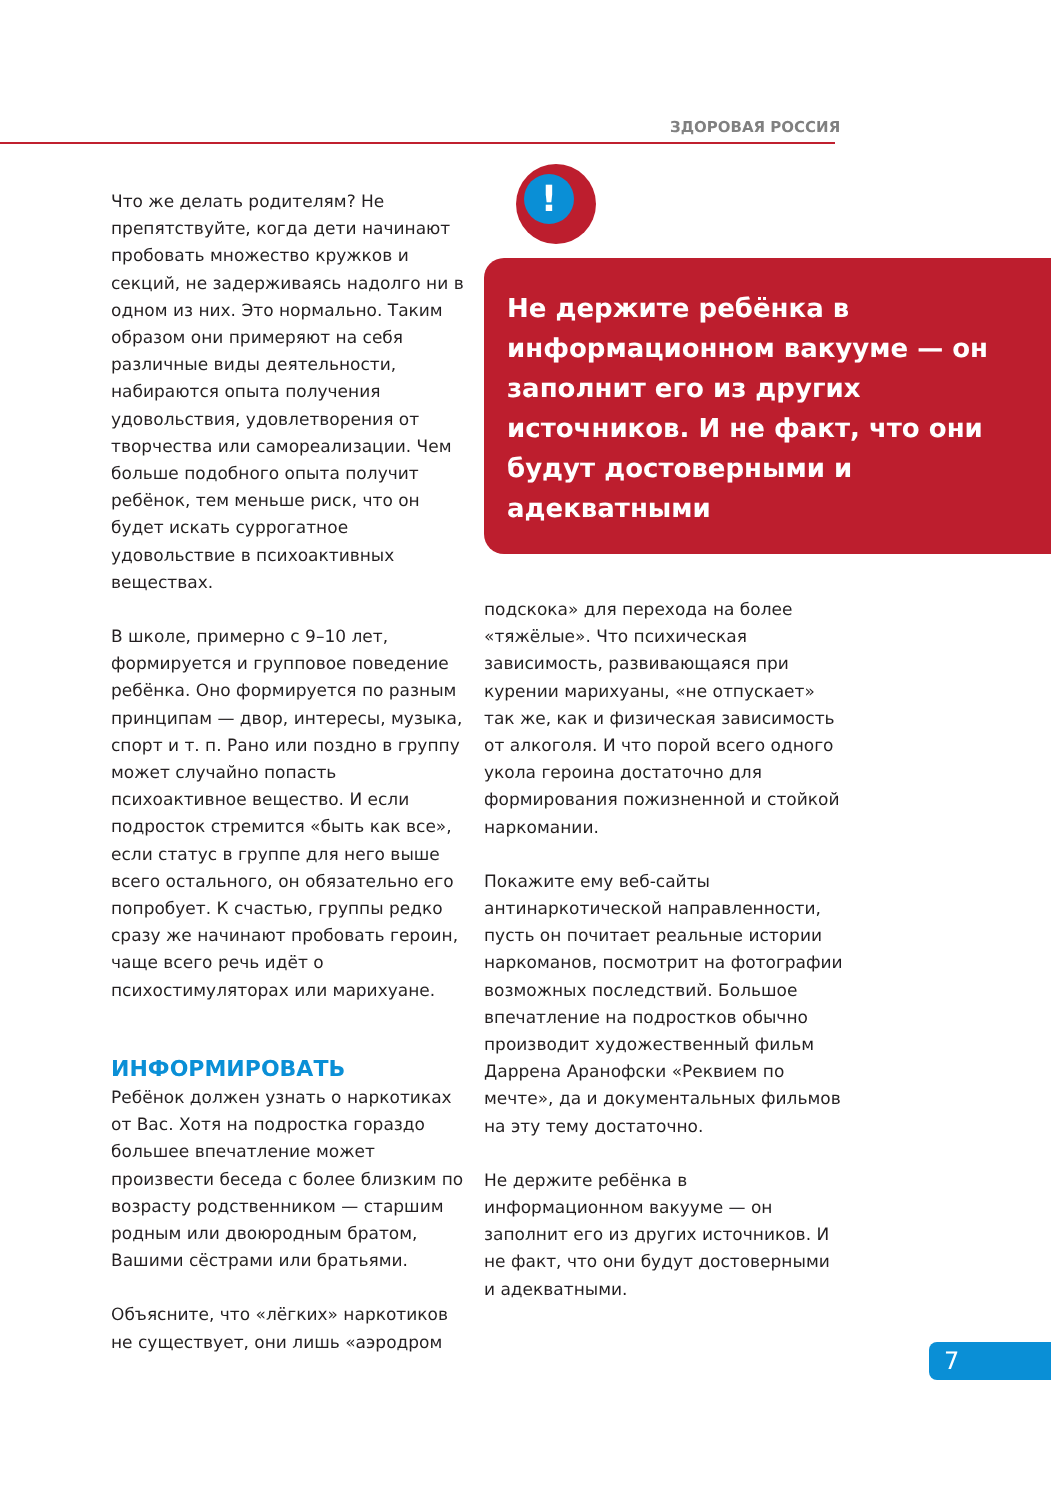ЗДОРОВАЯ РОССИЯ
Что же делать родителям? Не препятствуйте, когда дети начинают пробовать множество кружков и секций, не задерживаясь надолго ни в одном из них. Это нормально. Таким образом они примеряют на себя различные виды деятельности, набираются опыта получения удовольствия, удовлетворения от творчества или самореализации. Чем больше подобного опыта получит ребёнок, тем меньше риск, что он будет искать суррогатное удовольствие в психоактивных веществах.
В школе, примерно с 9–10 лет, формируется и групповое поведение ребёнка. Оно формируется по разным принципам — двор, интересы, музыка, спорт и т. п. Рано или поздно в группу может случайно попасть психоактивное вещество. И если подросток стремится «быть как все», если статус в группе для него выше всего остального, он обязательно его попробует. К счастью, группы редко сразу же начинают пробовать героин, чаще всего речь идёт о психостимуляторах или марихуане.
ИНФОРМИРОВАТЬ
Ребёнок должен узнать о наркотиках от Вас. Хотя на подростка гораздо большее впечатление может произвести беседа с более близким по возрасту родственником — старшим родным или двоюродным братом, Вашими сёстрами или братьями.
Объясните, что «лёгких» наркотиков не существует, они лишь «аэродром
!
Не держите ребёнка в информационном вакууме — он заполнит его из других источников. И не факт, что они будут достоверными и адекватными
подскока» для перехода на более «тяжёлые». Что психическая зависимость, развивающаяся при курении марихуаны, «не отпускает» так же, как и физическая зависимость от алкоголя. И что порой всего одного укола героина достаточно для формирования пожизненной и стойкой наркомании.
Покажите ему веб-сайты антинаркотической направленности, пусть он почитает реальные истории наркоманов, посмотрит на фотографии возможных последствий. Большое впечатление на подростков обычно производит художественный фильм Даррена Аранофски «Реквием по мечте», да и документальных фильмов на эту тему достаточно.
Не держите ребёнка в информационном вакууме — он заполнит его из других источников. И не факт, что они будут достоверными и адекватными.
7